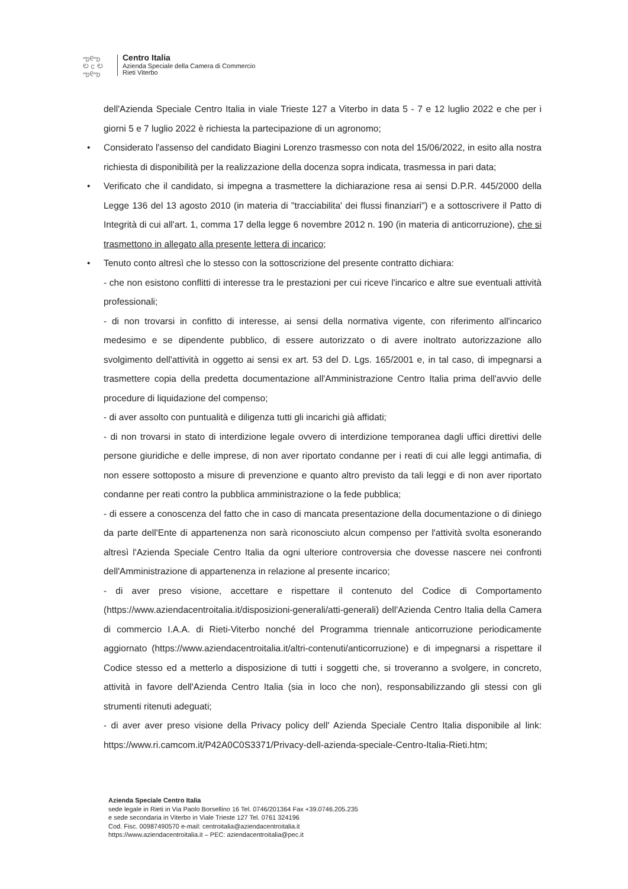ఌ୧ఌ
ಲ c ಲ
ఌ୧ఌ
Centro Italia
Azienda Speciale della Camera di Commercio
Rieti Viterbo
dell'Azienda Speciale Centro Italia in viale Trieste 127 a Viterbo in data 5 - 7 e 12 luglio 2022 e che per i giorni 5 e 7 luglio 2022 è richiesta la partecipazione di un agronomo;
• Considerato l'assenso del candidato Biagini Lorenzo trasmesso con nota del 15/06/2022, in esito alla nostra richiesta di disponibilità per la realizzazione della docenza sopra indicata, trasmessa in pari data;
• Verificato che il candidato, si impegna a trasmettere la dichiarazione resa ai sensi D.P.R. 445/2000 della Legge 136 del 13 agosto 2010 (in materia di "tracciabilita' dei flussi finanziari") e a sottoscrivere il Patto di Integrità di cui all'art. 1, comma 17 della legge 6 novembre 2012 n. 190 (in materia di anticorruzione), che si trasmettono in allegato alla presente lettera di incarico;
• Tenuto conto altresì che lo stesso con la sottoscrizione del presente contratto dichiara:
- che non esistono conflitti di interesse tra le prestazioni per cui riceve l'incarico e altre sue eventuali attività professionali;
- di non trovarsi in confitto di interesse, ai sensi della normativa vigente, con riferimento all'incarico medesimo e se dipendente pubblico, di essere autorizzato o di avere inoltrato autorizzazione allo svolgimento dell'attività in oggetto ai sensi ex art. 53 del D. Lgs. 165/2001 e, in tal caso, di impegnarsi a trasmettere copia della predetta documentazione all'Amministrazione Centro Italia prima dell'avvio delle procedure di liquidazione del compenso;
- di aver assolto con puntualità e diligenza tutti gli incarichi già affidati;
- di non trovarsi in stato di interdizione legale ovvero di interdizione temporanea dagli uffici direttivi delle persone giuridiche e delle imprese, di non aver riportato condanne per i reati di cui alle leggi antimafia, di non essere sottoposto a misure di prevenzione e quanto altro previsto da tali leggi e di non aver riportato condanne per reati contro la pubblica amministrazione o la fede pubblica;
- di essere a conoscenza del fatto che in caso di mancata presentazione della documentazione o di diniego da parte dell'Ente di appartenenza non sarà riconosciuto alcun compenso per l'attività svolta esonerando altresì l'Azienda Speciale Centro Italia da ogni ulteriore controversia che dovesse nascere nei confronti dell'Amministrazione di appartenenza in relazione al presente incarico;
- di aver preso visione, accettare e rispettare il contenuto del Codice di Comportamento (https://www.aziendacentroitalia.it/disposizioni-generali/atti-generali) dell'Azienda Centro Italia della Camera di commercio I.A.A. di Rieti-Viterbo nonché del Programma triennale anticorruzione periodicamente aggiornato (https://www.aziendacentroitalia.it/altri-contenuti/anticorruzione) e di impegnarsi a rispettare il Codice stesso ed a metterlo a disposizione di tutti i soggetti che, si troveranno a svolgere, in concreto, attività in favore dell'Azienda Centro Italia (sia in loco che non), responsabilizzando gli stessi con gli strumenti ritenuti adeguati;
- di aver aver preso visione della Privacy policy dell' Azienda Speciale Centro Italia disponibile al link: https://www.ri.camcom.it/P42A0C0S3371/Privacy-dell-azienda-speciale-Centro-Italia-Rieti.htm;
Azienda Speciale Centro Italia
sede legale in Rieti in Via Paolo Borsellino 16 Tel. 0746/201364 Fax +39.0746.205.235
e sede secondaria in Viterbo in Viale Trieste 127 Tel. 0761 324196
Cod. Fisc. 00987490570 e-mail: centroitalia@aziendacentroitalia.it
https://www.aziendacentroitalia.it – PEC: aziendacentroitalia@pec.it